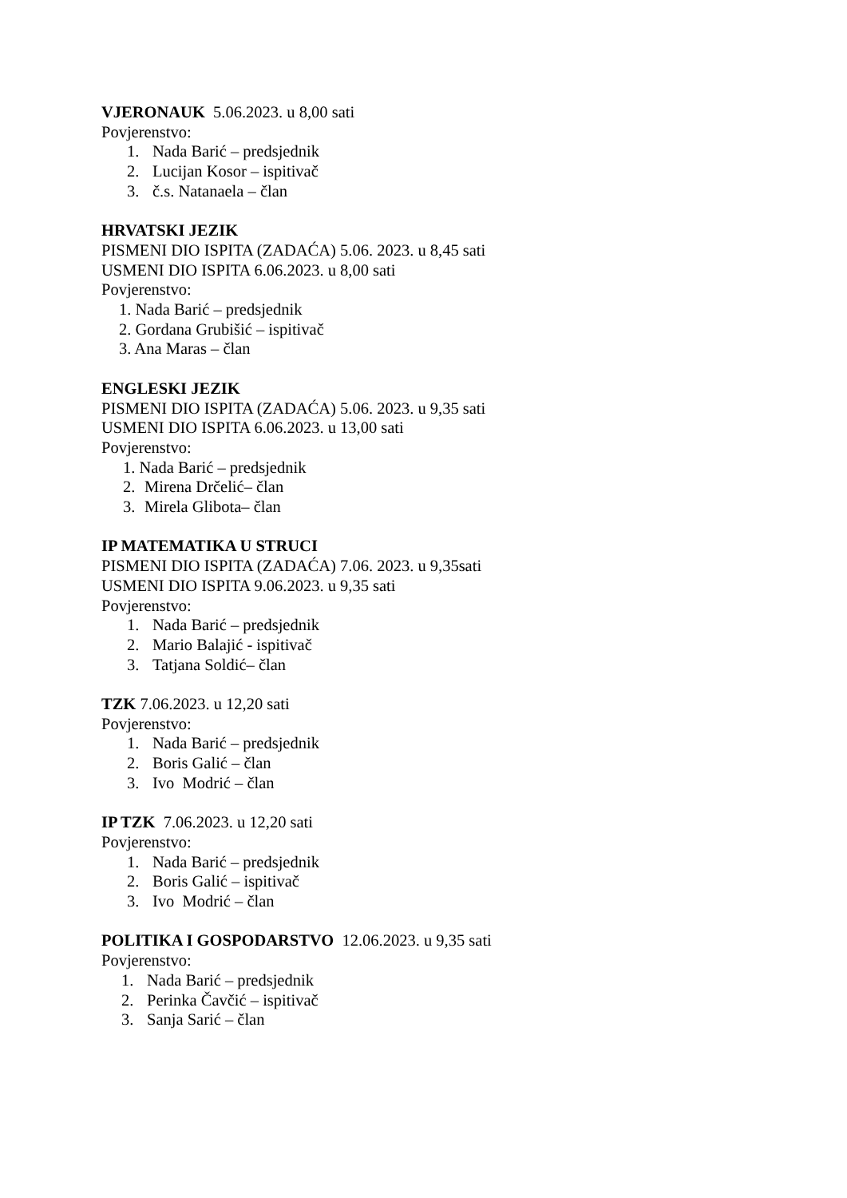VJERONAUK 5.06.2023. u 8,00 sati
Povjerenstvo:
1. Nada Barić – predsjednik
2. Lucijan Kosor – ispitivač
3. č.s. Natanaela – član
HRVATSKI JEZIK
PISMENI DIO ISPITA (ZADAĆA) 5.06. 2023. u 8,45 sati
USMENI DIO ISPITA 6.06.2023. u 8,00 sati
Povjerenstvo:
1. Nada Barić – predsjednik
2. Gordana Grubišić – ispitivač
3. Ana Maras – član
ENGLESKI JEZIK
PISMENI DIO ISPITA (ZADAĆA) 5.06. 2023. u 9,35 sati
USMENI DIO ISPITA 6.06.2023. u 13,00 sati
Povjerenstvo:
1. Nada Barić – predsjednik
2. Mirena Drčelić– član
3. Mirela Glibota– član
IP MATEMATIKA U STRUCI
PISMENI DIO ISPITA (ZADAĆA) 7.06. 2023. u 9,35sati
USMENI DIO ISPITA 9.06.2023. u 9,35 sati
Povjerenstvo:
1. Nada Barić – predsjednik
2. Mario Balajić - ispitivač
3. Tatjana Soldić– član
TZK 7.06.2023. u 12,20 sati
Povjerenstvo:
1. Nada Barić – predsjednik
2. Boris Galić – član
3. Ivo Modrić – član
IP TZK 7.06.2023. u 12,20 sati
Povjerenstvo:
1. Nada Barić – predsjednik
2. Boris Galić – ispitivač
3. Ivo Modrić – član
POLITIKA I GOSPODARSTVO 12.06.2023. u 9,35 sati
Povjerenstvo:
1. Nada Barić – predsjednik
2. Perinka Čavčić – ispitivač
3. Sanja Sarić – član